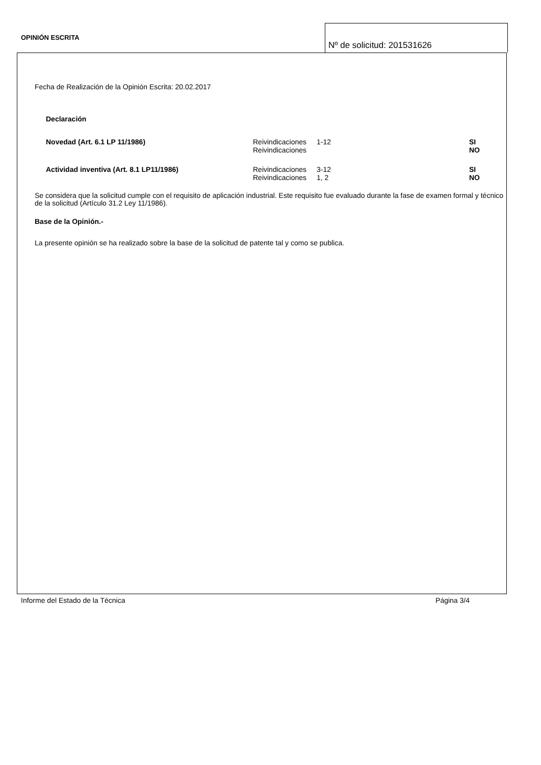OPINIÓN ESCRITA
Nº de solicitud: 201531626
Fecha de Realización de la Opinión Escrita: 20.02.2017
Declaración
| Novedad (Art. 6.1 LP 11/1986) | Reivindicaciones | 1-12 | SI |
| | Reivindicaciones | | NO |
| Actividad inventiva (Art. 8.1 LP11/1986) | Reivindicaciones | 3-12 | SI |
| | Reivindicaciones | 1, 2 | NO |
Se considera que la solicitud cumple con el requisito de aplicación industrial. Este requisito fue evaluado durante la fase de examen formal y técnico de la solicitud (Artículo 31.2 Ley 11/1986).
Base de la Opinión.-
La presente opinión se ha realizado sobre la base de la solicitud de patente tal y como se publica.
Informe del Estado de la Técnica Página 3/4